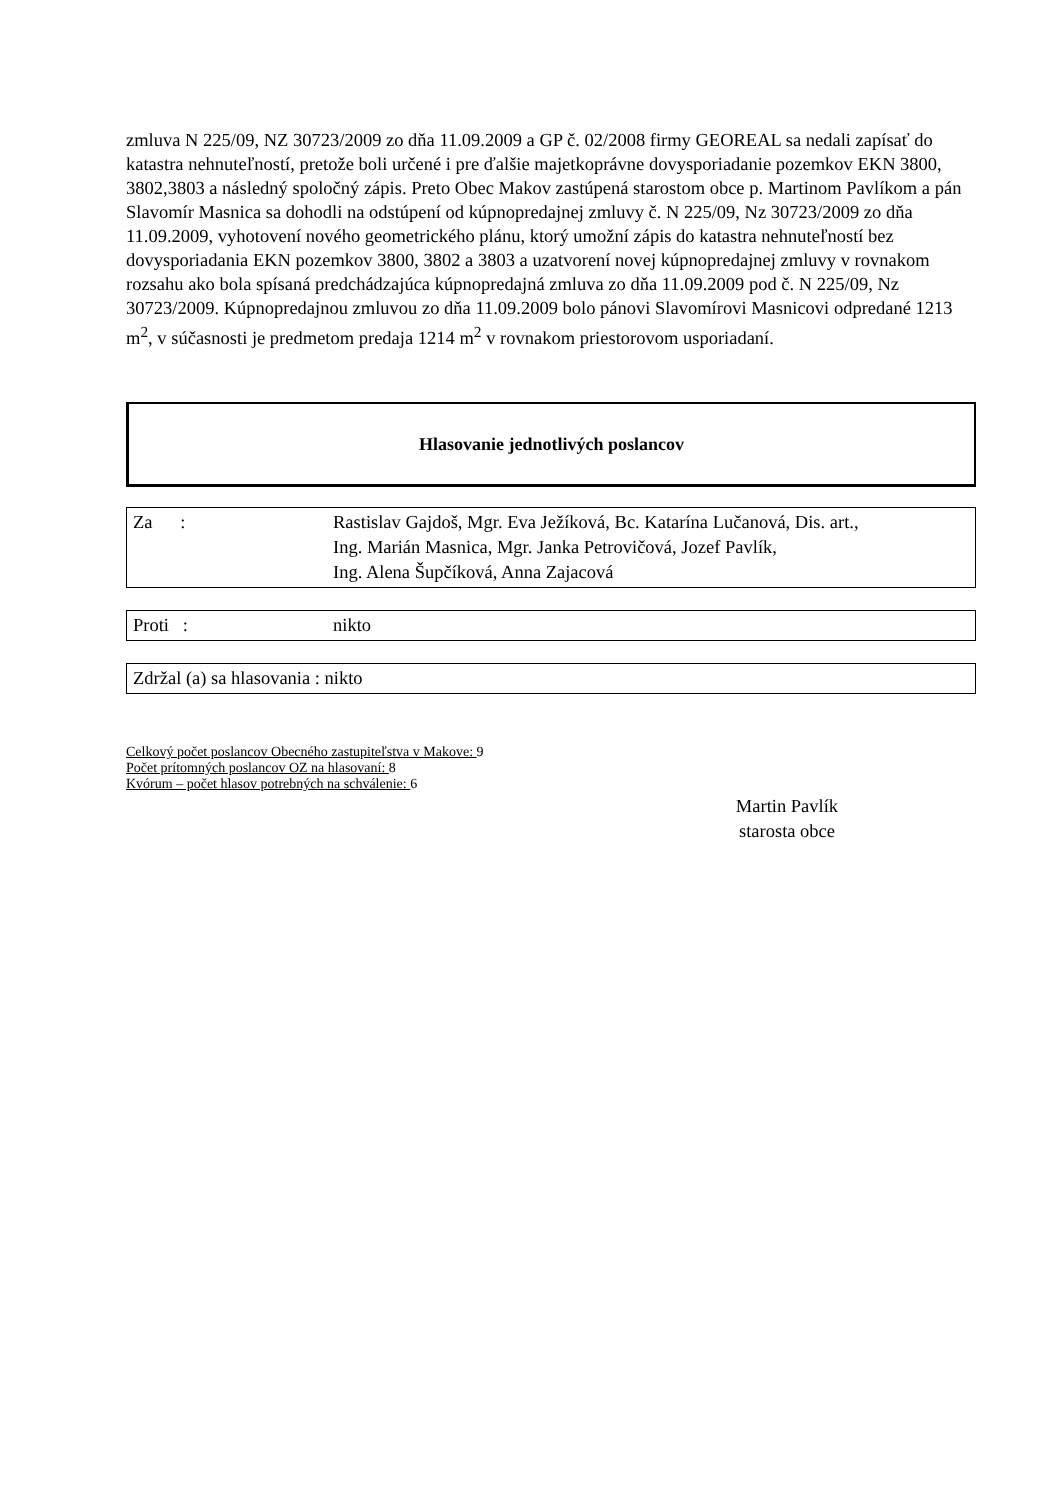zmluva N 225/09, NZ 30723/2009 zo dňa 11.09.2009 a GP č. 02/2008 firmy GEOREAL sa nedali zapísať do katastra nehnuteľností, pretože boli určené i pre ďalšie majetkoprávne dovysporiadanie pozemkov EKN 3800, 3802,3803 a následný spoločný zápis. Preto Obec Makov zastúpená starostom obce p. Martinom Pavlíkom a pán Slavomír Masnica sa dohodli na odstúpení od kúpnopredajnej zmluvy č. N 225/09, Nz 30723/2009 zo dňa 11.09.2009, vyhotovení nového geometrického plánu, ktorý umožní zápis do katastra nehnuteľností bez dovysporiadania EKN pozemkov 3800, 3802 a 3803 a uzatvorení novej kúpnopredajnej zmluvy v rovnakom rozsahu ako bola spísaná predchádzajúca kúpnopredajná zmluva zo dňa 11.09.2009 pod č. N 225/09, Nz 30723/2009. Kúpnopredajnou zmluvou zo dňa 11.09.2009 bolo pánovi Slavomírovi Masnicovi odpredané 1213 m<sup>2</sup>, v súčasnosti je predmetom predaja 1214 m<sup>2</sup> v rovnakom priestorovom usporiadaní.
Hlasovanie jednotlivých poslancov
Za : Rastislav Gajdoš, Mgr. Eva Ježíková, Bc. Katarína Lučanová, Dis. art.,
Ing. Marián Masnica, Mgr. Janka Petrovičová, Jozef Pavlík,
Ing. Alena Šupčíková, Anna Zajacová
Proti : nikto
Zdržal (a) sa hlasovania : nikto
Celkový počet poslancov Obecného zastupiteľstva v Makove: 9
Počet prítomných poslancov OZ na hlasovaní: 8
Kvórum – počet hlasov potrebných na schválenie: 6
Martin Pavlík
starosta obce